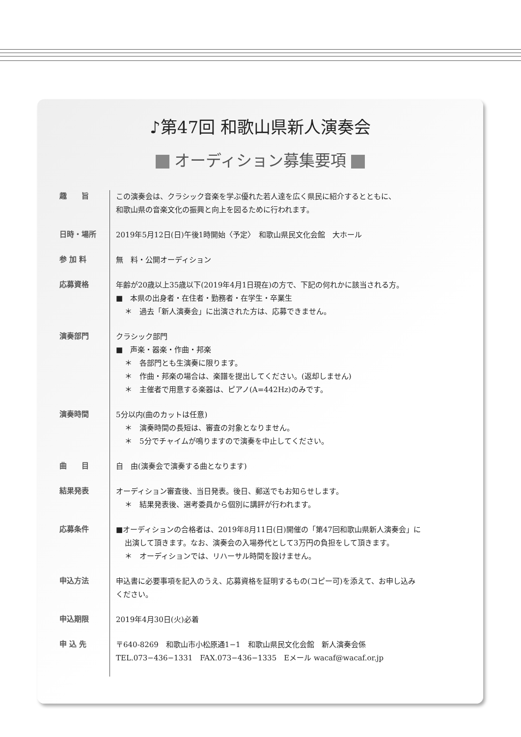♪第47回 和歌山県新人演奏会
オーディション募集要項
趣　　旨
この演奏会は、クラシック音楽を学ぶ優れた若人達を広く県民に紹介するとともに、
和歌山県の音楽文化の振興と向上を図るために行われます。
日時・場所
2019年5月12日(日)午後1時開始〈予定〉　和歌山県民文化会館　大ホール
参 加 料
無　料・公開オーディション
応募資格
年齢が20歳以上35歳以下(2019年4月1日現在)の方で、下記の何れかに該当される方。
■　本県の出身者・在住者・勤務者・在学生・卒業生
＊　過去「新人演奏会」に出演された方は、応募できません。
演奏部門
クラシック部門
■　声楽・器楽・作曲・邦楽
＊　各部門とも生演奏に限ります。
＊　作曲・邦楽の場合は、楽譜を提出してください。(返却しません)
＊　主催者で用意する楽器は、ピアノ(A=442Hz)のみです。
演奏時間
5分以内(曲のカットは任意)
＊　演奏時間の長短は、審査の対象となりません。
＊　5分でチャイムが鳴りますので演奏を中止してください。
曲　　目
自　由(演奏会で演奏する曲となります)
結果発表
オーディション審査後、当日発表。後日、郵送でもお知らせします。
＊　結果発表後、選考委員から個別に講評が行われます。
応募条件
■オーディションの合格者は、2019年8月11日(日)開催の「第47回和歌山県新人演奏会」に
出演して頂きます。なお、演奏会の入場券代として3万円の負担をして頂きます。
＊　オーディションでは、リハーサル時間を設けません。
申込方法
申込書に必要事項を記入のうえ、応募資格を証明するもの(コピー可)を添えて、お申し込み
ください。
申込期限
2019年4月30日(火)必着
申 込 先
〒640-8269　和歌山市小松原通1−1　和歌山県民文化会館　新人演奏会係
TEL.073−436−1331　FAX.073−436−1335　Eメール wacaf@wacaf.or.jp